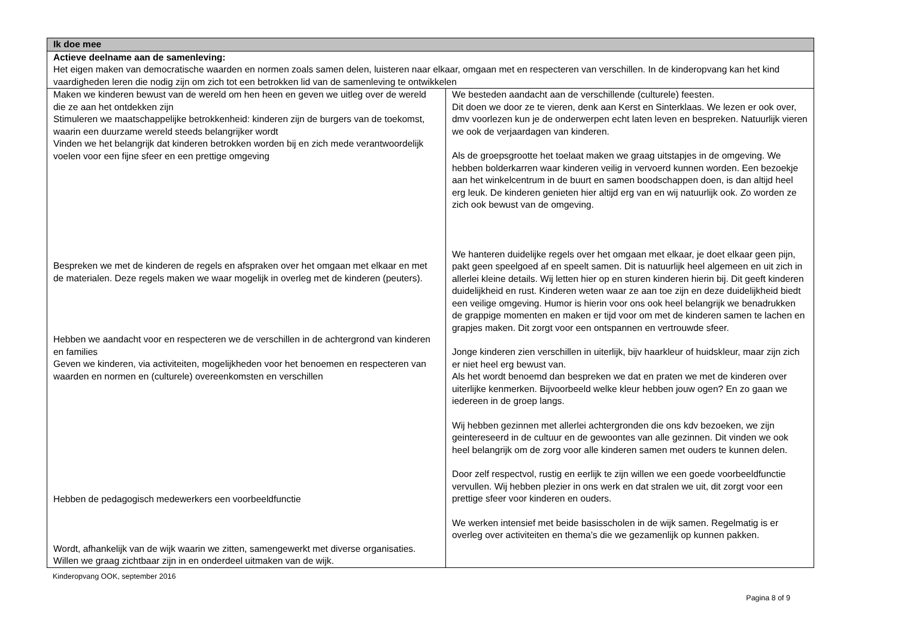| Ik doe mee | |
| Actieve deelname aan de samenleving: Het eigen maken van democratische waarden en normen zoals samen delen, luisteren naar elkaar, omgaan met en respecteren van verschillen. In de kinderopvang kan het kind vaardigheden leren die nodig zijn om zich tot een betrokken lid van de samenleving te ontwikkelen | |
| Maken we kinderen bewust van de wereld om hen heen en geven we uitleg over de wereld die ze aan het ontdekken zijn Stimuleren we maatschappelijke betrokkenheid: kinderen zijn de burgers van de toekomst, waarin een duurzame wereld steeds belangrijker wordt Vinden we het belangrijk dat kinderen betrokken worden bij en zich mede verantwoordelijk voelen voor een fijne sfeer en een prettige omgeving Bespreken we met de kinderen de regels en afspraken over het omgaan met elkaar en met de materialen. Deze regels maken we waar mogelijk in overleg met de kinderen (peuters). Hebben we aandacht voor en respecteren we de verschillen in de achtergrond van kinderen en families Geven we kinderen, via activiteiten, mogelijkheden voor het benoemen en respecteren van waarden en normen en (culturele) overeenkomsten en verschillen Hebben de pedagogisch medewerkers een voorbeeldfunctie Wordt, afhankelijk van de wijk waarin we zitten, samengewerkt met diverse organisaties. Willen we graag zichtbaar zijn in en onderdeel uitmaken van de wijk. | We besteden aandacht aan de verschillende (culturele) feesten. Dit doen we door ze te vieren, denk aan Kerst en Sinterklaas. We lezen er ook over, dmv voorlezen kun je de onderwerpen echt laten leven en bespreken. Natuurlijk vieren we ook de verjaardagen van kinderen. Als de groepsgrootte het toelaat maken we graag uitstapjes in de omgeving. We hebben bolderkarren waar kinderen veilig in vervoerd kunnen worden. Een bezoekje aan het winkelcentrum in de buurt en samen boodschappen doen, is dan altijd heel erg leuk. De kinderen genieten hier altijd erg van en wij natuurlijk ook. Zo worden ze zich ook bewust van de omgeving. We hanteren duidelijke regels over het omgaan met elkaar, je doet elkaar geen pijn, pakt geen speelgoed af en speelt samen. Dit is natuurlijk heel algemeen en uit zich in allerlei kleine details. Wij letten hier op en sturen kinderen hierin bij. Dit geeft kinderen duidelijkheid en rust. Kinderen weten waar ze aan toe zijn en deze duidelijkheid biedt een veilige omgeving. Humor is hierin voor ons ook heel belangrijk we benadrukken de grappige momenten en maken er tijd voor om met de kinderen samen te lachen en grapjes maken. Dit zorgt voor een ontspannen en vertrouwde sfeer. Jonge kinderen zien verschillen in uiterlijk, bijv haarkleur of huidskleur, maar zijn zich er niet heel erg bewust van. Als het wordt benoemd dan bespreken we dat en praten we met de kinderen over uiterlijke kenmerken. Bijvoorbeeld welke kleur hebben jouw ogen? En zo gaan we iedereen in de groep langs. Wij hebben gezinnen met allerlei achtergronden die ons kdv bezoeken, we zijn geintereseerd in de cultuur en de gewoontes van alle gezinnen. Dit vinden we ook heel belangrijk om de zorg voor alle kinderen samen met ouders te kunnen delen. Door zelf respectvol, rustig en eerlijk te zijn willen we een goede voorbeeldfunctie vervullen. Wij hebben plezier in ons werk en dat stralen we uit, dit zorgt voor een prettige sfeer voor kinderen en ouders. We werken intensief met beide basisscholen in de wijk samen. Regelmatig is er overleg over activiteiten en thema’s die we gezamenlijk op kunnen pakken. |
Kinderopvang OOK, september 2016
Pagina 8 of 9